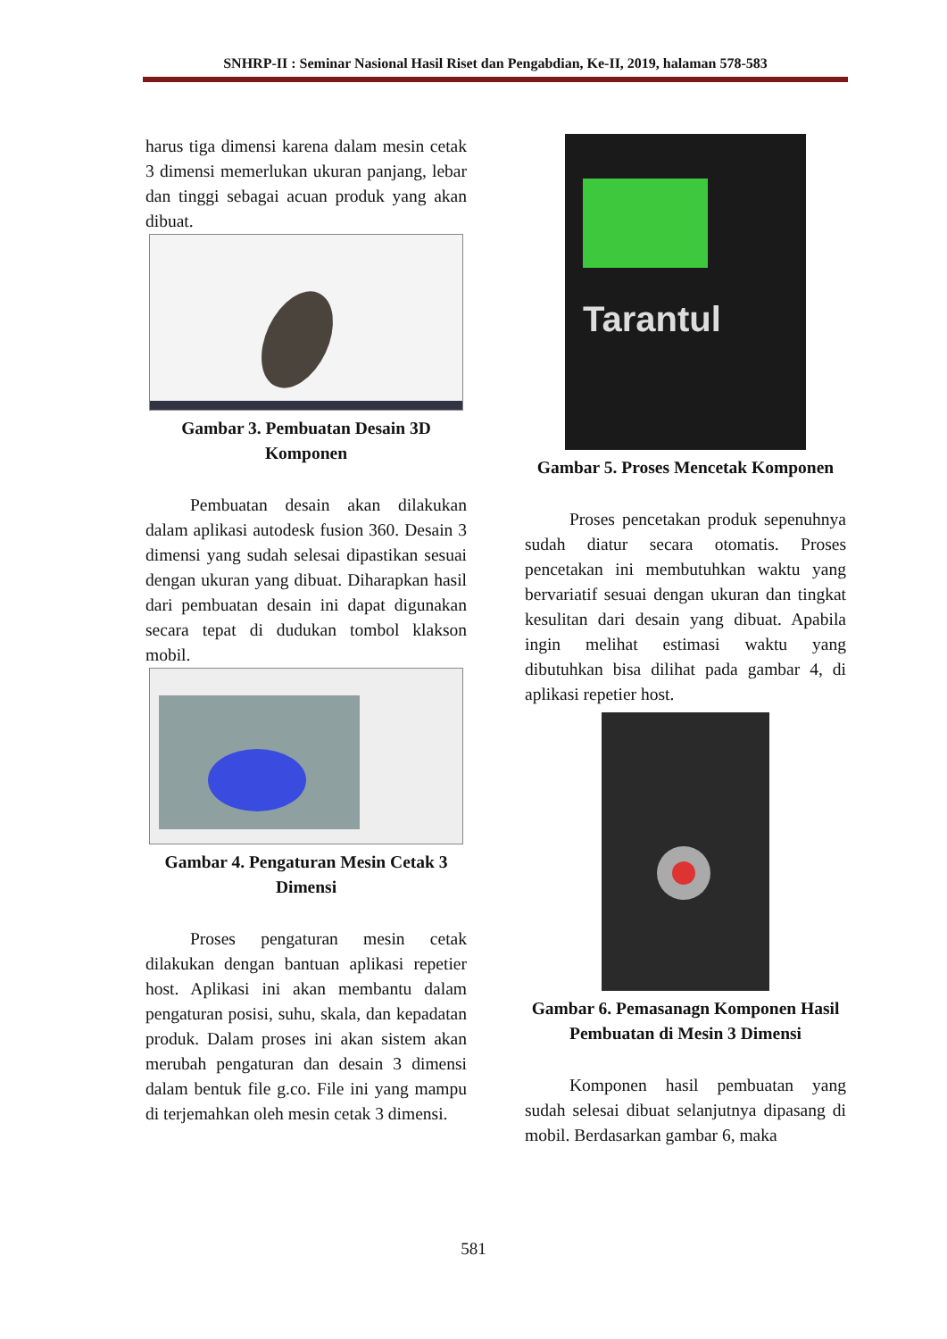SNHRP-II : Seminar Nasional Hasil Riset dan Pengabdian, Ke-II, 2019, halaman 578-583
harus tiga dimensi karena dalam mesin cetak 3 dimensi memerlukan ukuran panjang, lebar dan tinggi sebagai acuan produk yang akan dibuat.
Gambar 3. Pembuatan Desain 3D Komponen
Pembuatan desain akan dilakukan dalam aplikasi autodesk fusion 360. Desain 3 dimensi yang sudah selesai dipastikan sesuai dengan ukuran yang dibuat. Diharapkan hasil dari pembuatan desain ini dapat digunakan secara tepat di dudukan tombol klakson mobil.
Gambar 4. Pengaturan Mesin Cetak 3 Dimensi
Proses pengaturan mesin cetak dilakukan dengan bantuan aplikasi repetier host. Aplikasi ini akan membantu dalam pengaturan posisi, suhu, skala, dan kepadatan produk. Dalam proses ini akan sistem akan merubah pengaturan dan desain 3 dimensi dalam bentuk file g.co. File ini yang mampu di terjemahkan oleh mesin cetak 3 dimensi.
Tarantul
Gambar 5. Proses Mencetak Komponen
Proses pencetakan produk sepenuhnya sudah diatur secara otomatis. Proses pencetakan ini membutuhkan waktu yang bervariatif sesuai dengan ukuran dan tingkat kesulitan dari desain yang dibuat. Apabila ingin melihat estimasi waktu yang dibutuhkan bisa dilihat pada gambar 4, di aplikasi repetier host.
Gambar 6. Pemasanagn Komponen Hasil Pembuatan di Mesin 3 Dimensi
Komponen hasil pembuatan yang sudah selesai dibuat selanjutnya dipasang di mobil. Berdasarkan gambar 6, maka
581